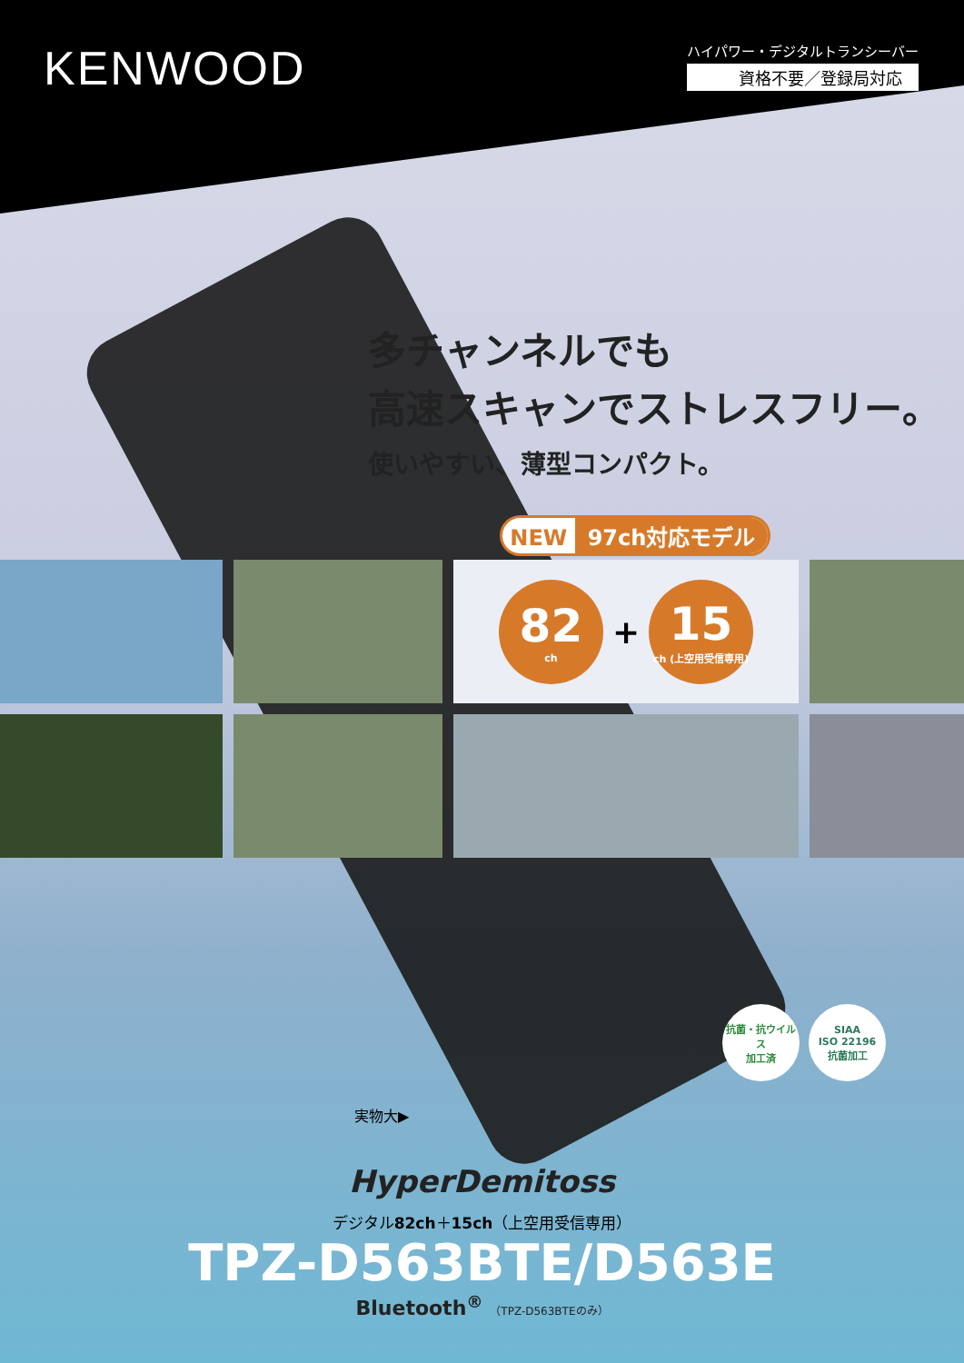KENWOOD
ハイパワー・デジタルトランシーバー
資格不要／登録局対応
多チャンネルでも
高速スキャンでストレスフリー。
使いやすい、薄型コンパクト。
NEW 97ch対応モデル
82
ch
+
15
ch (上空用受信専用)
抗菌・抗ウイルス
加工済
SIAA
ISO 22196
抗菌加工
実物大▶
HyperDemitoss
デジタル82ch＋15ch（上空用受信専用）
TPZ-D563BTE/D563E
Bluetooth<sup>®</sup> （TPZ-D563BTEのみ）